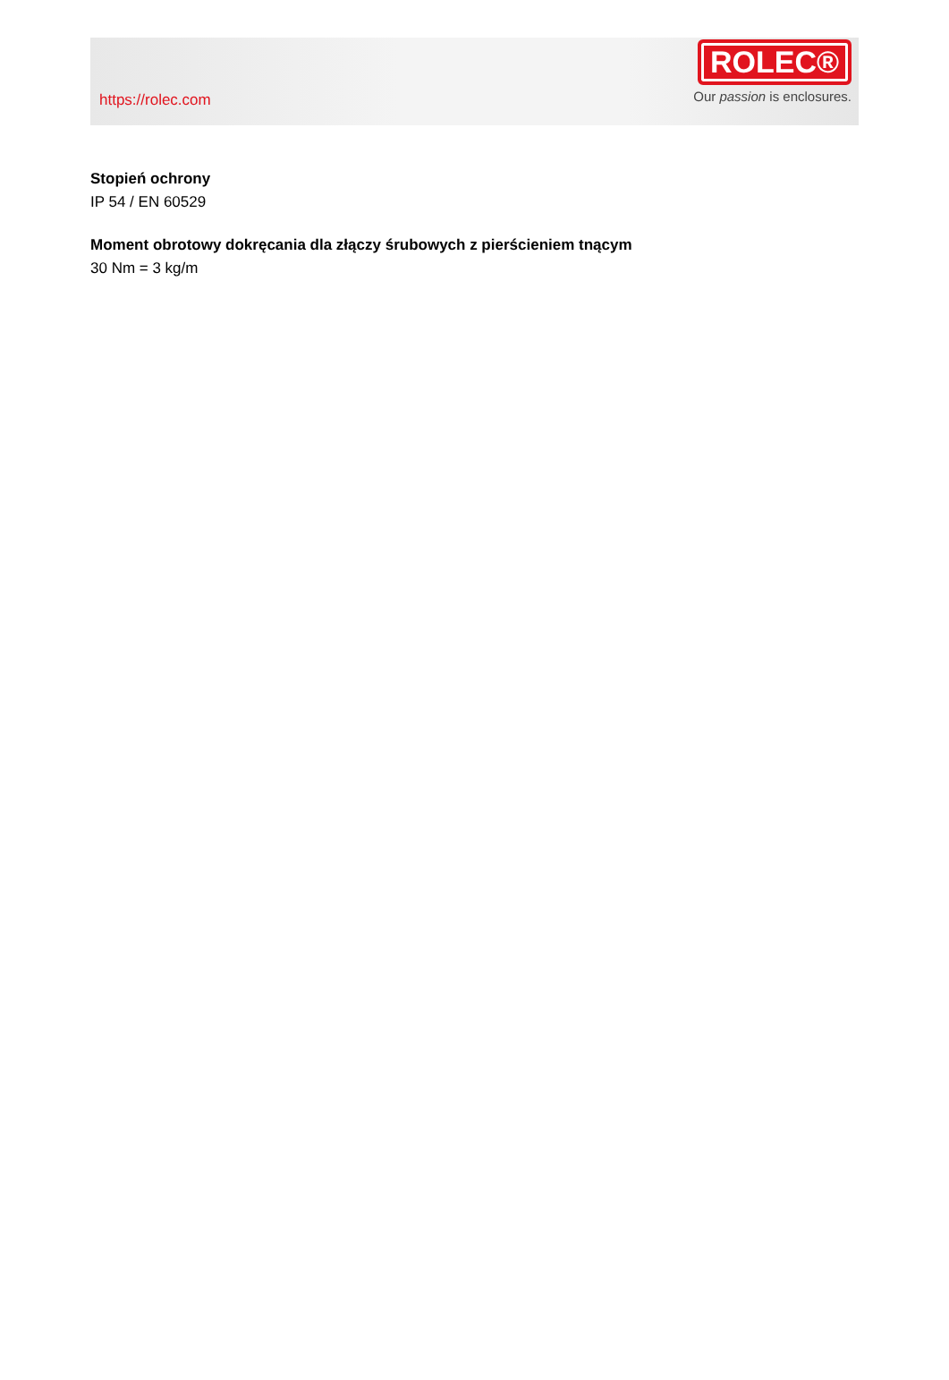https://rolec.com
ROLEC®
Our passion is enclosures.
Stopień ochrony
IP 54 / EN 60529
Moment obrotowy dokręcania dla złączy śrubowych z pierścieniem tnącym
30 Nm = 3 kg/m